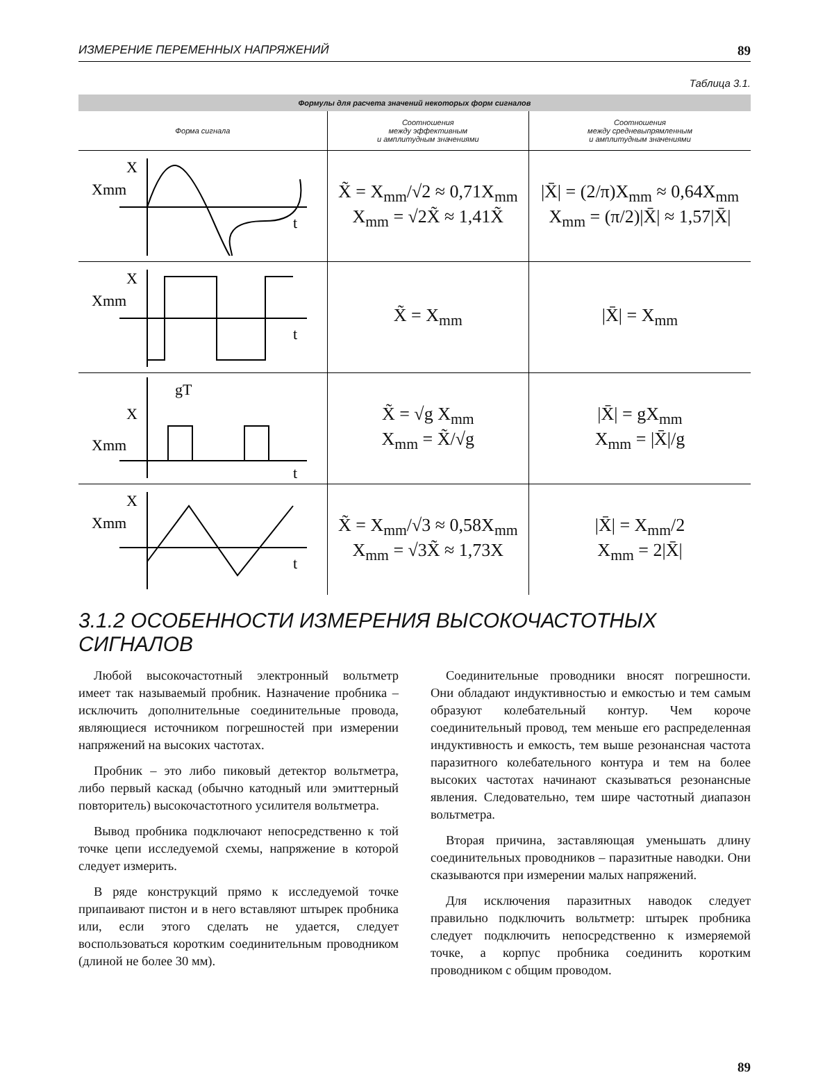ИЗМЕРЕНИЕ ПЕРЕМЕННЫХ НАПРЯЖЕНИЙ 89
Таблица 3.1.
| Формулы для расчета значений некоторых форм сигналов | | |
| --- | --- | --- |
| Форма сигнала | Соотношения между эффективным и амплитудным значениями | Соотношения между средневыпрямленным и амплитудным значениями |
| X Xmm t | X̃ = X<sub>mm</sub>/√2 ≈ 0,71X<sub>mm</sub> X<sub>mm</sub> = √2X̃ ≈ 1,41X̃ | /X̄/ = (2/π)X<sub>mm</sub> ≈ 0,64X<sub>mm</sub> X<sub>mm</sub> = (π/2)/X̄/ ≈ 1,57/X̄/ |
| X Xmm t | X̃ = X<sub>mm</sub> | /X̄/ = X<sub>mm</sub> |
| gT X Xmm t | X̃ = √g X<sub>mm</sub> X<sub>mm</sub> = X̃/√g | /X̄/ = gX<sub>mm</sub> X<sub>mm</sub> = /X̄//g |
| X Xmm t | X̃ = X<sub>mm</sub>/√3 ≈ 0,58X<sub>mm</sub> X<sub>mm</sub> = √3X̃ ≈ 1,73X | /X̄/ = X<sub>mm</sub>/2 X<sub>mm</sub> = 2/X̄/ |
3.1.2 ОСОБЕННОСТИ ИЗМЕРЕНИЯ ВЫСОКОЧАСТОТНЫХ СИГНАЛОВ
Любой высокочастотный электронный вольтметр имеет так называемый пробник. Назначение пробника – исключить дополнительные соединительные провода, являющиеся источником погрешностей при измерении напряжений на высоких частотах.
Пробник – это либо пиковый детектор вольтметра, либо первый каскад (обычно катодный или эмиттерный повторитель) высокочастотного усилителя вольтметра.
Вывод пробника подключают непосредственно к той точке цепи исследуемой схемы, напряжение в которой следует измерить.
В ряде конструкций прямо к исследуемой точке припаивают пистон и в него вставляют штырек пробника или, если этого сделать не удается, следует воспользоваться коротким соединительным проводником (длиной не более 30 мм).
Соединительные проводники вносят погрешности. Они обладают индуктивностью и емкостью и тем самым образуют колебательный контур. Чем короче соединительный провод, тем меньше его распределенная индуктивность и емкость, тем выше резонансная частота паразитного колебательного контура и тем на более высоких частотах начинают сказываться резонансные явления. Следовательно, тем шире частотный диапазон вольтметра.
Вторая причина, заставляющая уменьшать длину соединительных проводников – паразитные наводки. Они сказываются при измерении малых напряжений.
Для исключения паразитных наводок следует правильно подключить вольтметр: штырек пробника следует подключить непосредственно к измеряемой точке, а корпус пробника соединить коротким проводником с общим проводом.
89